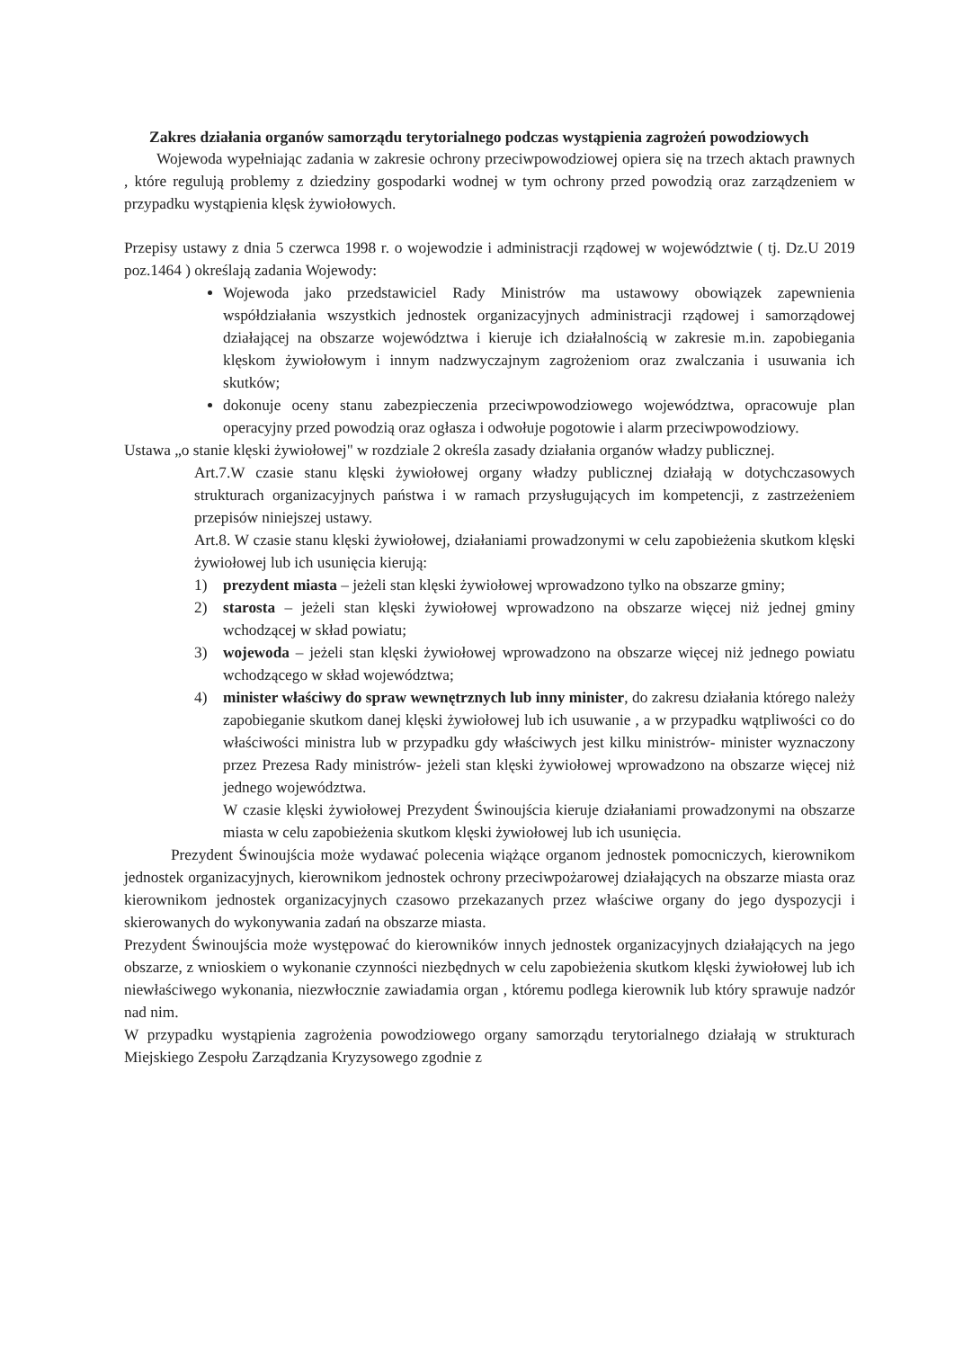Zakres działania organów samorządu terytorialnego podczas wystąpienia zagrożeń powodziowych
Wojewoda wypełniając zadania w zakresie ochrony przeciwpowodziowej opiera się na trzech aktach prawnych , które regulują problemy z dziedziny gospodarki wodnej w tym ochrony przed powodzią oraz zarządzeniem w przypadku wystąpienia klęsk żywiołowych.
Przepisy ustawy z dnia 5 czerwca 1998 r. o wojewodzie i administracji rządowej w województwie ( tj. Dz.U 2019 poz.1464 ) określają zadania Wojewody:
Wojewoda jako przedstawiciel Rady Ministrów ma ustawowy obowiązek zapewnienia współdziałania wszystkich jednostek organizacyjnych administracji rządowej i samorządowej działającej na obszarze województwa i kieruje ich działalnością w zakresie m.in. zapobiegania klęskom żywiołowym i innym nadzwyczajnym zagrożeniom oraz zwalczania i usuwania ich skutków;
dokonuje oceny stanu zabezpieczenia przeciwpowodziowego województwa, opracowuje plan operacyjny przed powodzią oraz ogłasza i odwołuje pogotowie i alarm przeciwpowodziowy.
Ustawa „o stanie klęski żywiołowej" w rozdziale 2 określa zasady działania organów władzy publicznej.
Art.7.W czasie stanu klęski żywiołowej organy władzy publicznej działają w dotychczasowych strukturach organizacyjnych państwa i w ramach przysługujących im kompetencji, z zastrzeżeniem przepisów niniejszej ustawy.
Art.8. W czasie stanu klęski żywiołowej, działaniami prowadzonymi w celu zapobieżenia skutkom klęski żywiołowej lub ich usunięcia kierują:
1) prezydent miasta – jeżeli stan klęski żywiołowej wprowadzono tylko na obszarze gminy;
2) starosta – jeżeli stan klęski żywiołowej wprowadzono na obszarze więcej niż jednej gminy wchodzącej w skład powiatu;
3) wojewoda – jeżeli stan klęski żywiołowej wprowadzono na obszarze więcej niż jednego powiatu wchodzącego w skład województwa;
4) minister właściwy do spraw wewnętrznych lub inny minister, do zakresu działania którego należy zapobieganie skutkom danej klęski żywiołowej lub ich usuwanie , a w przypadku wątpliwości co do właściwości ministra lub w przypadku gdy właściwych jest kilku ministrów- minister wyznaczony przez Prezesa Rady ministrów- jeżeli stan klęski żywiołowej wprowadzono na obszarze więcej niż jednego województwa.
W czasie klęski żywiołowej Prezydent Świnoujścia kieruje działaniami prowadzonymi na obszarze miasta w celu zapobieżenia skutkom klęski żywiołowej lub ich usunięcia.
Prezydent Świnoujścia może wydawać polecenia wiążące organom jednostek pomocniczych, kierownikom jednostek organizacyjnych, kierownikom jednostek ochrony przeciwpożarowej działających na obszarze miasta oraz kierownikom jednostek organizacyjnych czasowo przekazanych przez właściwe organy do jego dyspozycji i skierowanych do wykonywania zadań na obszarze miasta.
Prezydent Świnoujścia może występować do kierowników innych jednostek organizacyjnych działających na jego obszarze, z wnioskiem o wykonanie czynności niezbędnych w celu zapobieżenia skutkom klęski żywiołowej lub ich niewłaściwego wykonania, niezwłocznie zawiadamia organ , któremu podlega kierownik lub który sprawuje nadzór nad nim.
W przypadku wystąpienia zagrożenia powodziowego organy samorządu terytorialnego działają w strukturach Miejskiego Zespołu Zarządzania Kryzysowego zgodnie z